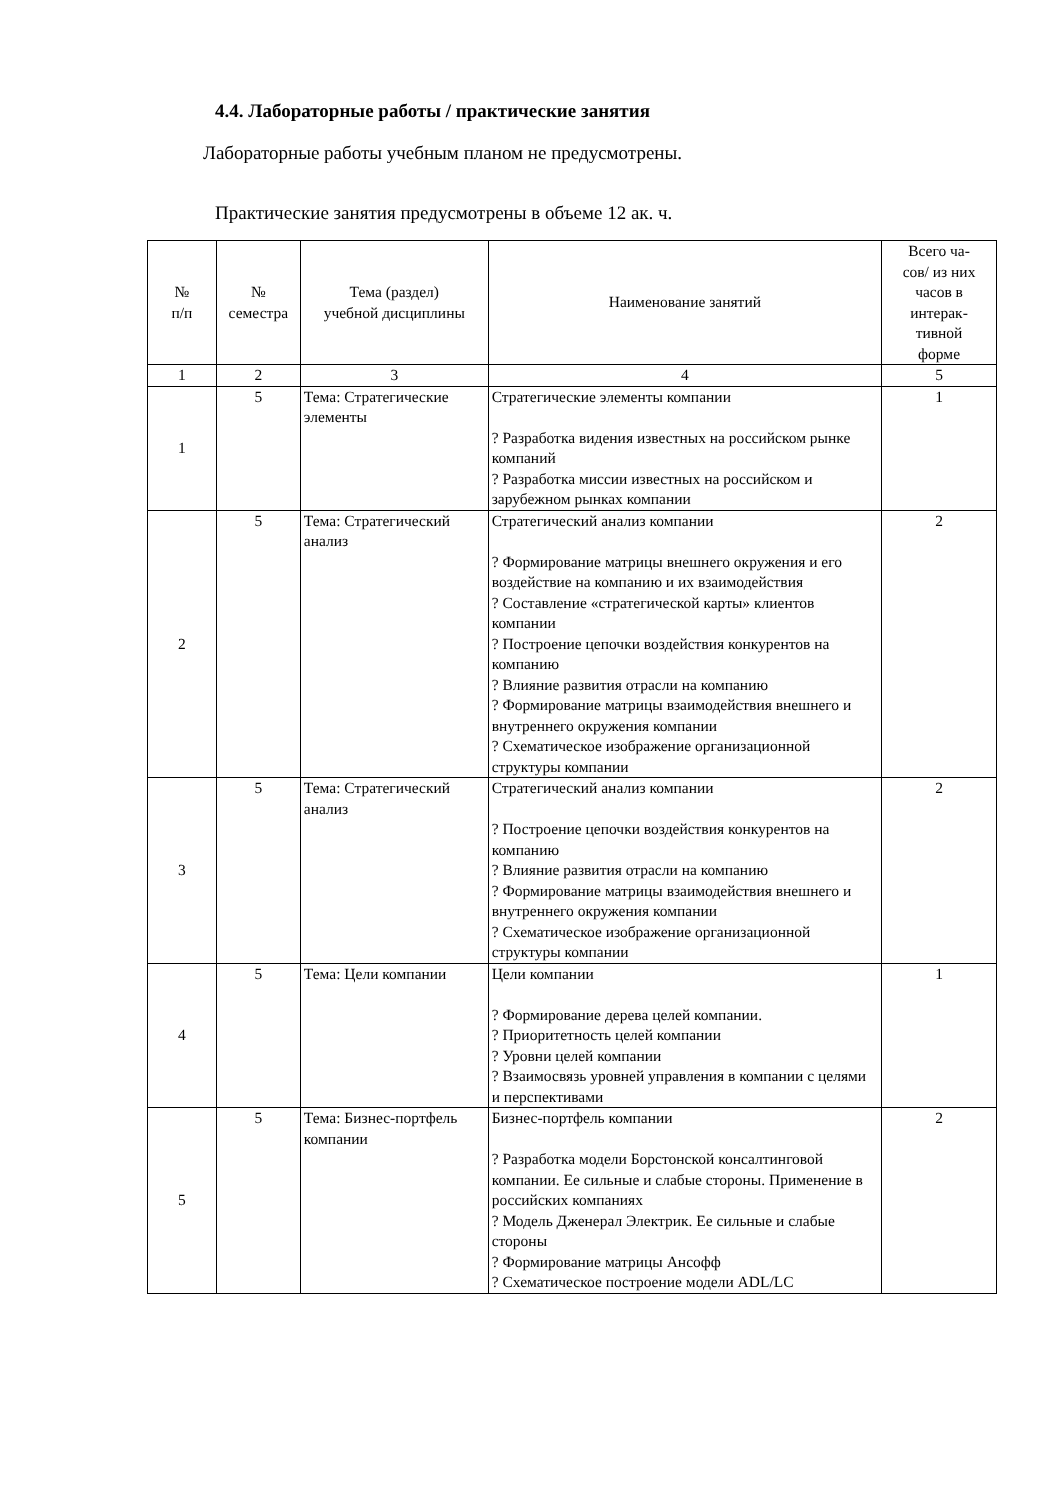4.4. Лабораторные работы / практические занятия
Лабораторные работы учебным планом не предусмотрены.
Практические занятия предусмотрены в объеме 12 ак. ч.
| № п/п | № семестра | Тема (раздел) учебной дисциплины | Наименование занятий | Всего ча- сов/ из них часов в интерак- тивной форме |
| 1 | 2 | 3 | 4 | 5 |
| 1 | 5 | Тема: Стратегические элементы | Стратегические элементы компании ? Разработка видения известных на российском рынке компаний ? Разработка миссии известных на российском и зарубежном рынках компании | 1 |
| 2 | 5 | Тема: Стратегический анализ | Стратегический анализ компании ? Формирование матрицы внешнего окружения и его воздействие на компанию и их взаимодействия ? Составление «стратегической карты» клиентов компании ? Построение цепочки воздействия конкурентов на компанию ? Влияние развития отрасли на компанию ? Формирование матрицы взаимодействия внешнего и внутреннего окружения компании ? Схематическое изображение организационной структуры компании | 2 |
| 3 | 5 | Тема: Стратегический анализ | Стратегический анализ компании ? Построение цепочки воздействия конкурентов на компанию ? Влияние развития отрасли на компанию ? Формирование матрицы взаимодействия внешнего и внутреннего окружения компании ? Схематическое изображение организационной структуры компании | 2 |
| 4 | 5 | Тема: Цели компании | Цели компании ? Формирование дерева целей компании. ? Приоритетность целей компании ? Уровни целей компании ? Взаимосвязь уровней управления в компании с целями и перспективами | 1 |
| 5 | 5 | Тема: Бизнес-портфель компании | Бизнес-портфель компании ? Разработка модели Борстонской консалтинговой компании. Ее сильные и слабые стороны. Применение в российских компаниях ? Модель Дженерал Электрик. Ее сильные и слабые стороны ? Формирование матрицы Ансофф ? Схематическое построение модели ADL/LC | 2 |